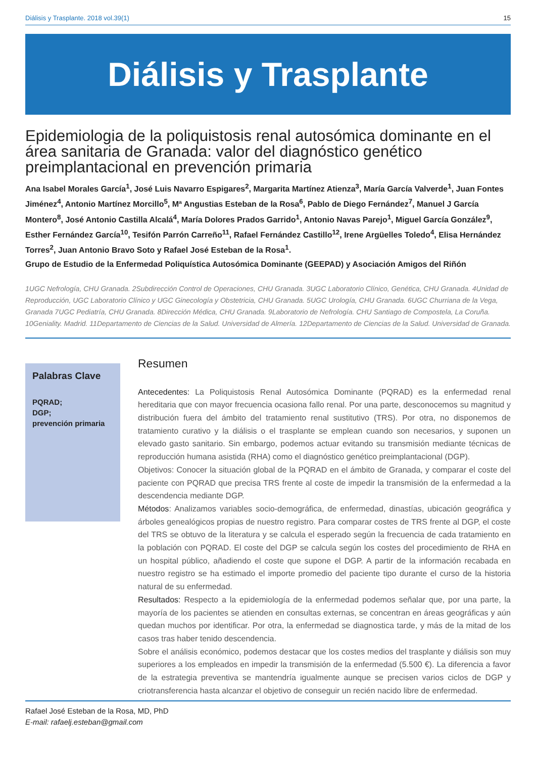Diálisis y Trasplante. 2018 vol.39(1) 15
Diálisis y Trasplante
Epidemiologia de la poliquistosis renal autosómica dominante en el área sanitaria de Granada: valor del diagnóstico genético preimplantacional en prevención primaria
Ana Isabel Morales García<sup>1</sup>, José Luis Navarro Espigares<sup>2</sup>, Margarita Martínez Atienza<sup>3</sup>, María García Valverde<sup>1</sup>, Juan Fontes Jiménez<sup>4</sup>, Antonio Martínez Morcillo<sup>5</sup>, Mª Angustias Esteban de la Rosa<sup>6</sup>, Pablo de Diego Fernández<sup>7</sup>, Manuel J García Montero<sup>8</sup>, José Antonio Castilla Alcalá<sup>4</sup>, María Dolores Prados Garrido<sup>1</sup>, Antonio Navas Parejo<sup>1</sup>, Miguel García González<sup>9</sup>, Esther Fernández García<sup>10</sup>, Tesifón Parrón Carreño<sup>11</sup>, Rafael Fernández Castillo<sup>12</sup>, Irene Argüelles Toledo<sup>4</sup>, Elisa Hernández Torres<sup>2</sup>, Juan Antonio Bravo Soto y Rafael José Esteban de la Rosa<sup>1</sup>.
Grupo de Estudio de la Enfermedad Poliquística Autosómica Dominante (GEEPAD) y Asociación Amigos del Riñón
1UGC Nefrología, CHU Granada. 2Subdirección Control de Operaciones, CHU Granada. 3UGC Laboratorio Clínico, Genética, CHU Granada. 4Unidad de Reproducción, UGC Laboratorio Clínico y UGC Ginecología y Obstetricia, CHU Granada. 5UGC Urología, CHU Granada. 6UGC Churriana de la Vega, Granada 7UGC Pediatría, CHU Granada. 8Dirección Médica, CHU Granada. 9Laboratorio de Nefrología. CHU Santiago de Compostela, La Coruña. 10Geniality. Madrid. 11Departamento de Ciencias de la Salud. Universidad de Almería. 12Departamento de Ciencias de la Salud. Universidad de Granada.
Palabras Clave
PQRAD;
DGP;
prevención primaria
Resumen
Antecedentes: La Poliquistosis Renal Autosómica Dominante (PQRAD) es la enfermedad renal hereditaria que con mayor frecuencia ocasiona fallo renal. Por una parte, desconocemos su magnitud y distribución fuera del ámbito del tratamiento renal sustitutivo (TRS). Por otra, no disponemos de tratamiento curativo y la diálisis o el trasplante se emplean cuando son necesarios, y suponen un elevado gasto sanitario. Sin embargo, podemos actuar evitando su transmisión mediante técnicas de reproducción humana asistida (RHA) como el diagnóstico genético preimplantacional (DGP).
Objetivos: Conocer la situación global de la PQRAD en el ámbito de Granada, y comparar el coste del paciente con PQRAD que precisa TRS frente al coste de impedir la transmisión de la enfermedad a la descendencia mediante DGP.
Métodos: Analizamos variables socio-demográfica, de enfermedad, dinastías, ubicación geográfica y árboles genealógicos propias de nuestro registro. Para comparar costes de TRS frente al DGP, el coste del TRS se obtuvo de la literatura y se calcula el esperado según la frecuencia de cada tratamiento en la población con PQRAD. El coste del DGP se calcula según los costes del procedimiento de RHA en un hospital público, añadiendo el coste que supone el DGP. A partir de la información recabada en nuestro registro se ha estimado el importe promedio del paciente tipo durante el curso de la historia natural de su enfermedad.
Resultados: Respecto a la epidemiología de la enfermedad podemos señalar que, por una parte, la mayoría de los pacientes se atienden en consultas externas, se concentran en áreas geográficas y aún quedan muchos por identificar. Por otra, la enfermedad se diagnostica tarde, y más de la mitad de los casos tras haber tenido descendencia.
Sobre el análisis económico, podemos destacar que los costes medios del trasplante y diálisis son muy superiores a los empleados en impedir la transmisión de la enfermedad (5.500 €). La diferencia a favor de la estrategia preventiva se mantendría igualmente aunque se precisen varios ciclos de DGP y criotransferencia hasta alcanzar el objetivo de conseguir un recién nacido libre de enfermedad.
Rafael José Esteban de la Rosa, MD, PhD
E-mail: rafaelj.esteban@gmail.com